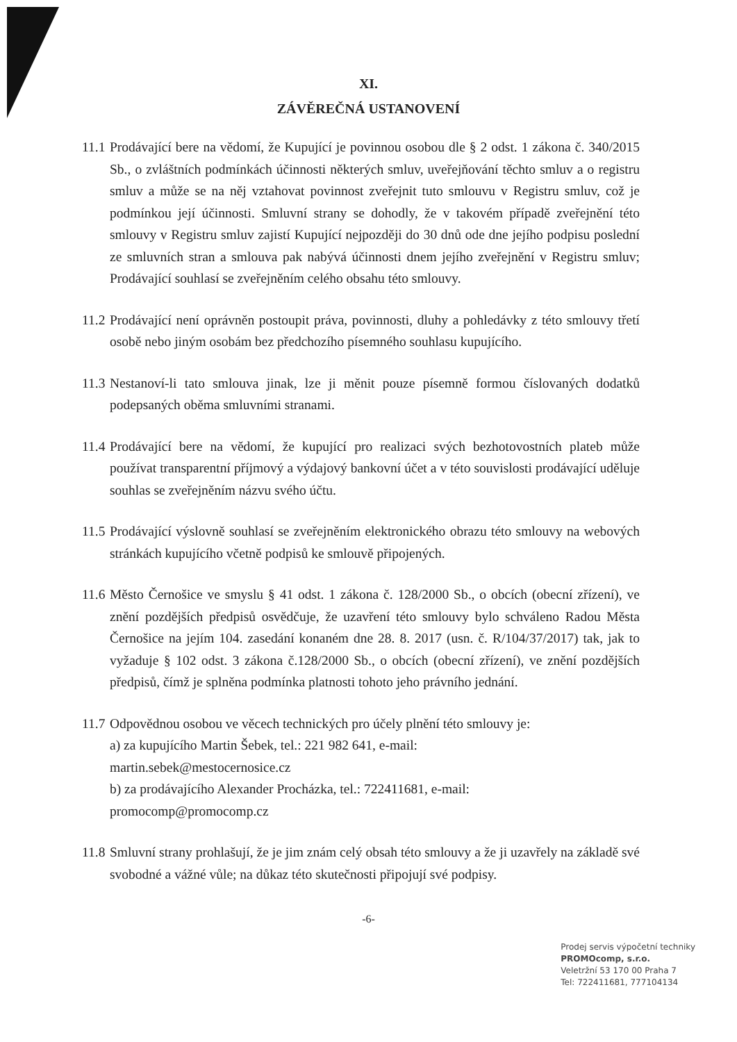XI.
ZÁVĚREČNÁ USTANOVENÍ
11.1
Prodávající bere na vědomí, že Kupující je povinnou osobou dle § 2 odst. 1 zákona č. 340/2015 Sb., o zvláštních podmínkách účinnosti některých smluv, uveřejňování těchto smluv a o registru smluv a může se na něj vztahovat povinnost zveřejnit tuto smlouvu v Registru smluv, což je podmínkou její účinnosti. Smluvní strany se dohodly, že v takovém případě zveřejnění této smlouvy v Registru smluv zajistí Kupující nejpozději do 30 dnů ode dne jejího podpisu poslední ze smluvních stran a smlouva pak nabývá účinnosti dnem jejího zveřejnění v Registru smluv; Prodávající souhlasí se zveřejněním celého obsahu této smlouvy.
11.2
Prodávající není oprávněn postoupit práva, povinnosti, dluhy a pohledávky z této smlouvy třetí osobě nebo jiným osobám bez předchozího písemného souhlasu kupujícího.
11.3
Nestanoví-li tato smlouva jinak, lze ji měnit pouze písemně formou číslovaných dodatků podepsaných oběma smluvními stranami.
11.4
Prodávající bere na vědomí, že kupující pro realizaci svých bezhotovostních plateb může používat transparentní příjmový a výdajový bankovní účet a v této souvislosti prodávající uděluje souhlas se zveřejněním názvu svého účtu.
11.5
Prodávající výslovně souhlasí se zveřejněním elektronického obrazu této smlouvy na webových stránkách kupujícího včetně podpisů ke smlouvě připojených.
11.6
Město Černošice ve smyslu § 41 odst. 1 zákona č. 128/2000 Sb., o obcích (obecní zřízení), ve znění pozdějších předpisů osvědčuje, že uzavření této smlouvy bylo schváleno Radou Města Černošice na jejím 104. zasedání konaném dne 28. 8. 2017 (usn. č. R/104/37/2017) tak, jak to vyžaduje § 102 odst. 3 zákona č.128/2000 Sb., o obcích (obecní zřízení), ve znění pozdějších předpisů, čímž je splněna podmínka platnosti tohoto jeho právního jednání.
11.7
Odpovědnou osobou ve věcech technických pro účely plnění této smlouvy je:
a) za kupujícího Martin Šebek, tel.: 221 982 641, e-mail:
martin.sebek@mestocernosice.cz
b) za prodávajícího Alexander Procházka, tel.: 722411681, e-mail:
promocomp@promocomp.cz
11.8
Smluvní strany prohlašují, že je jim znám celý obsah této smlouvy a že ji uzavřely na základě své svobodné a vážné vůle; na důkaz této skutečnosti připojují své podpisy.
-6-
Prodej servis výpočetní techniky
PROMOcomp, s.r.o.
Veletržní 53 170 00 Praha 7
Tel: 722411681, 777104134